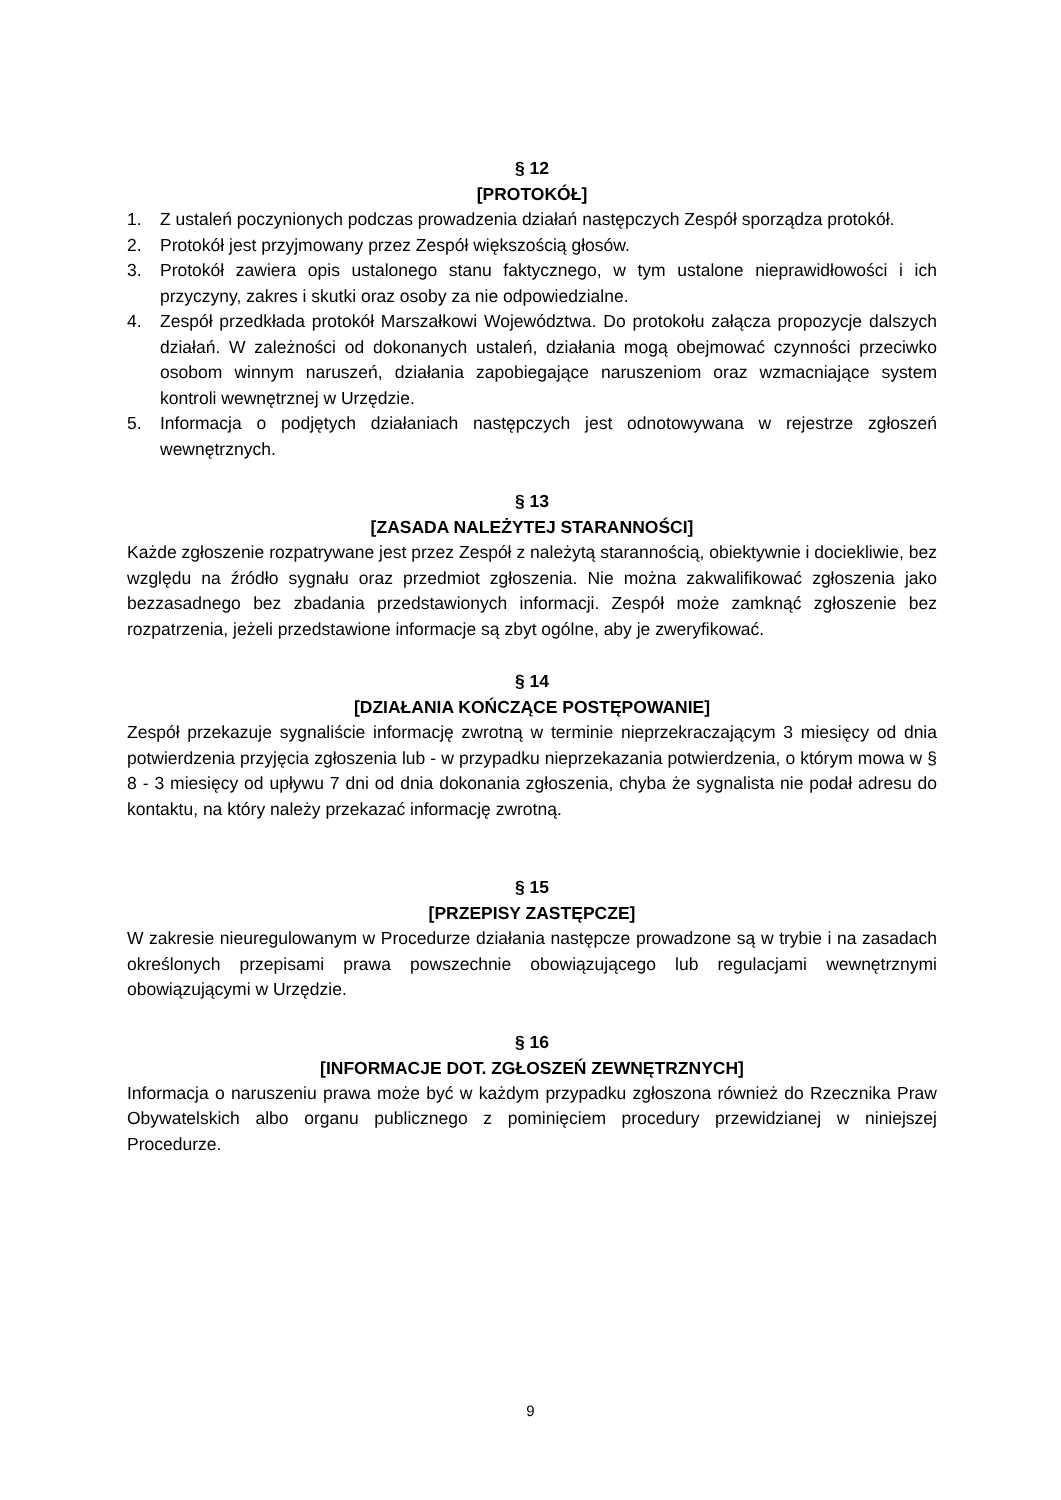§ 12
[PROTOKÓŁ]
1. Z ustaleń poczynionych podczas prowadzenia działań następczych Zespół sporządza protokół.
2. Protokół jest przyjmowany przez Zespół większością głosów.
3. Protokół zawiera opis ustalonego stanu faktycznego, w tym ustalone nieprawidłowości i ich przyczyny, zakres i skutki oraz osoby za nie odpowiedzialne.
4. Zespół przedkłada protokół Marszałkowi Województwa. Do protokołu załącza propozycje dalszych działań. W zależności od dokonanych ustaleń, działania mogą obejmować czynności przeciwko osobom winnym naruszeń, działania zapobiegające naruszeniom oraz wzmacniające system kontroli wewnętrznej w Urzędzie.
5. Informacja o podjętych działaniach następczych jest odnotowywana w rejestrze zgłoszeń wewnętrznych.
§ 13
[ZASADA NALEŻYTEJ STARANNOŚCI]
Każde zgłoszenie rozpatrywane jest przez Zespół z należytą starannością, obiektywnie i dociekliwie, bez względu na źródło sygnału oraz przedmiot zgłoszenia. Nie można zakwalifikować zgłoszenia jako bezzasadnego bez zbadania przedstawionych informacji. Zespół może zamknąć zgłoszenie bez rozpatrzenia, jeżeli przedstawione informacje są zbyt ogólne, aby je zweryfikować.
§ 14
[DZIAŁANIA KOŃCZĄCE POSTĘPOWANIE]
Zespół przekazuje sygnaliście informację zwrotną w terminie nieprzekraczającym 3 miesięcy od dnia potwierdzenia przyjęcia zgłoszenia lub - w przypadku nieprzekazania potwierdzenia, o którym mowa w § 8 - 3 miesięcy od upływu 7 dni od dnia dokonania zgłoszenia, chyba że sygnalista nie podał adresu do kontaktu, na który należy przekazać informację zwrotną.
§ 15
[PRZEPISY ZASTĘPCZE]
W zakresie nieuregulowanym w Procedurze działania następcze prowadzone są w trybie i na zasadach określonych przepisami prawa powszechnie obowiązującego lub regulacjami wewnętrznymi obowiązującymi w Urzędzie.
§ 16
[INFORMACJE DOT. ZGŁOSZEŃ ZEWNĘTRZNYCH]
Informacja o naruszeniu prawa może być w każdym przypadku zgłoszona również do Rzecznika Praw Obywatelskich albo organu publicznego z pominięciem procedury przewidzianej w niniejszej Procedurze.
9